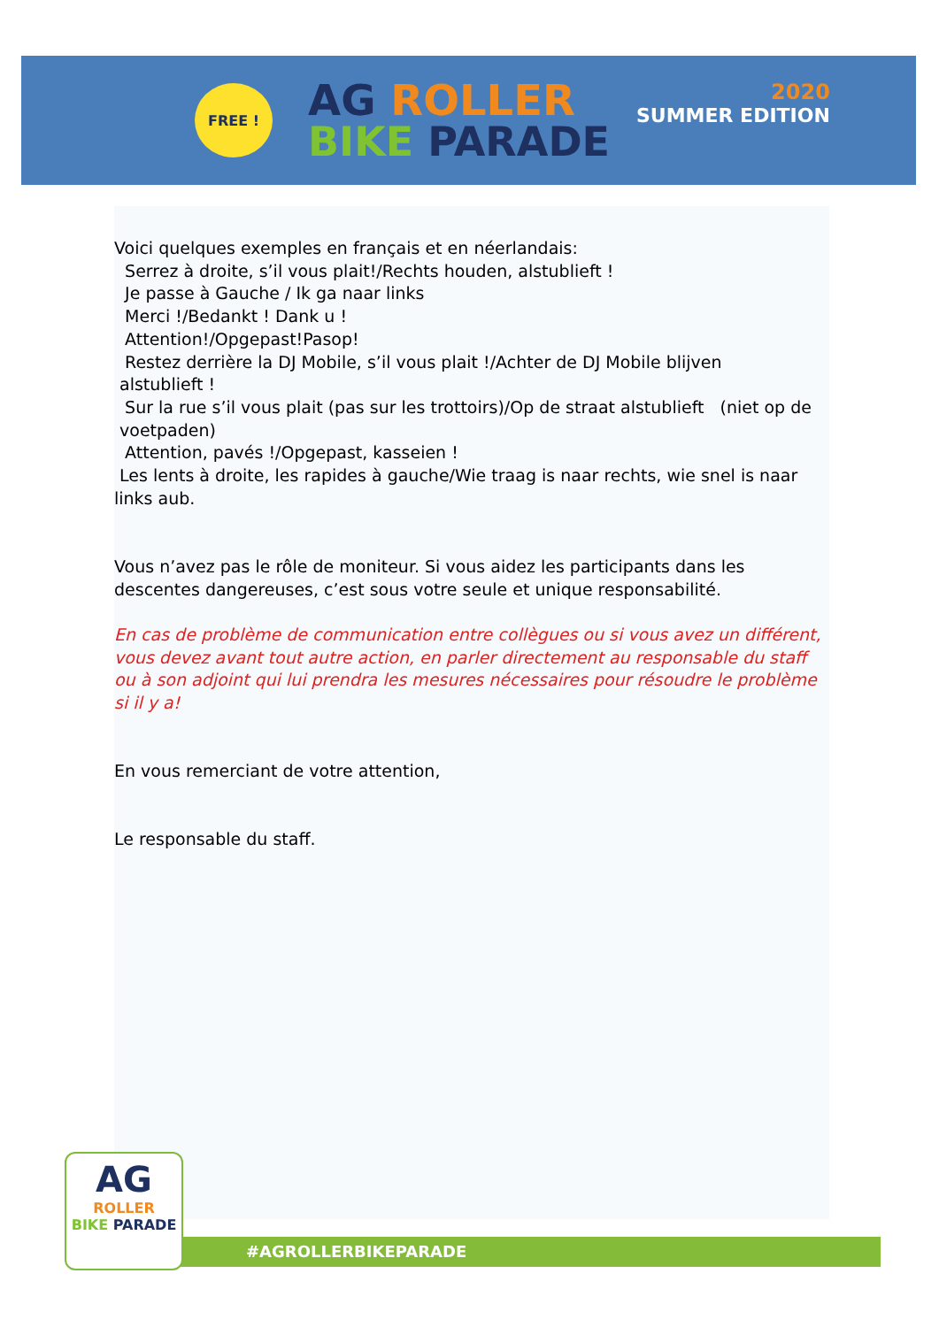FREE !
AG ROLLER
BIKE PARADE
2020
SUMMER EDITION
Voici quelques exemples en français et en néerlandais:
Serrez à droite, s’il vous plait!/Rechts houden, alstublieft !
Je passe à Gauche / Ik ga naar links
Merci !/Bedankt ! Dank u !
Attention!/Opgepast!Pasop!
Restez derrière la DJ Mobile, s’il vous plait !/Achter de DJ Mobile blijven
alstublieft !
Sur la rue s’il vous plait (pas sur les trottoirs)/Op de straat alstublieft (niet op de
voetpaden)
Attention, pavés !/Opgepast, kasseien !
Les lents à droite, les rapides à gauche/Wie traag is naar rechts, wie snel is naar links aub.
Vous n’avez pas le rôle de moniteur. Si vous aidez les participants dans les descentes dangereuses, c’est sous votre seule et unique responsabilité.
En cas de problème de communication entre collègues ou si vous avez un différent, vous devez avant tout autre action, en parler directement au responsable du staff ou à son adjoint qui lui prendra les mesures nécessaires pour résoudre le problème si il y a!
En vous remerciant de votre attention,
Le responsable du staff.
AG
ROLLER
BIKE PARADE
#AGROLLERBIKEPARADE